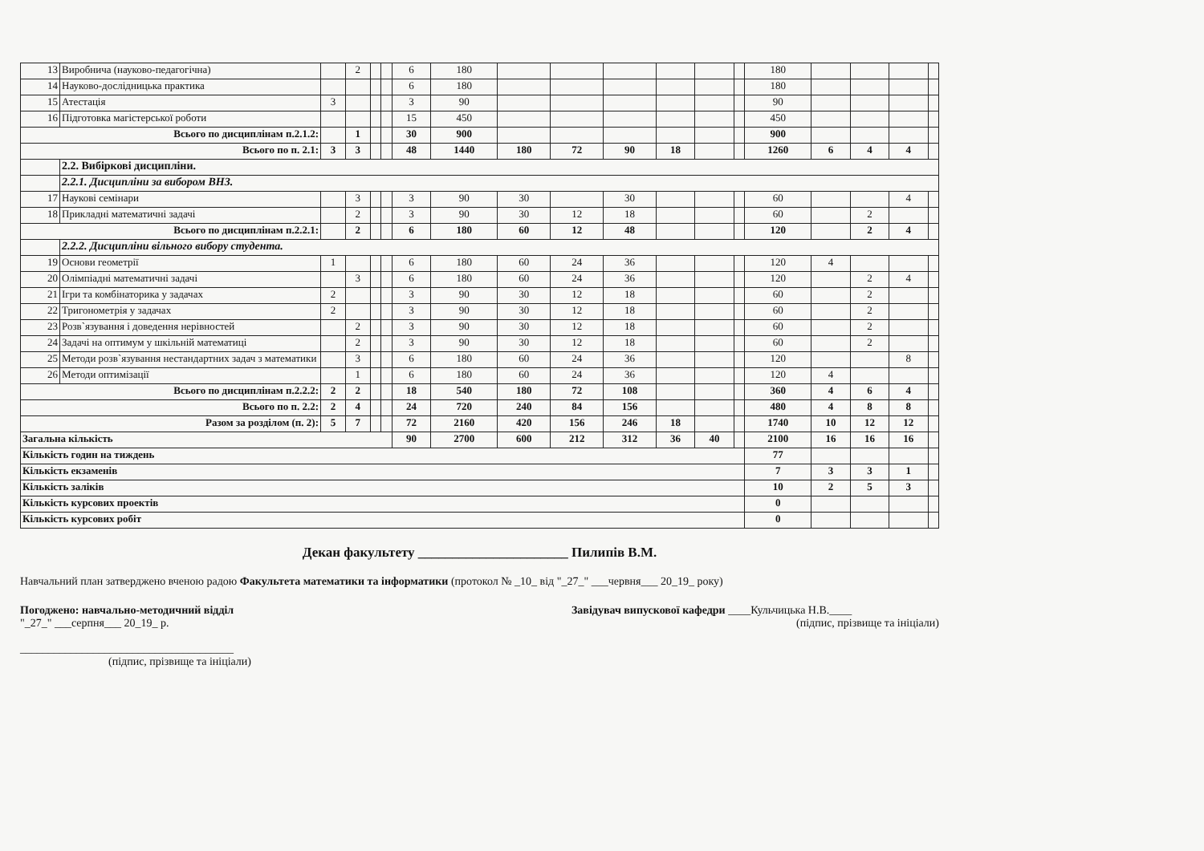| 13 | Виробнича (науково-педагогічна) | | 2 | | | 6 | 180 | | | | | | | 180 | | | | |
| 14 | Науково-дослідницька практика | | | | | 6 | 180 | | | | | | | 180 | | | | |
| 15 | Атестація | 3 | | | | 3 | 90 | | | | | | | 90 | | | | |
| 16 | Підготовка магістерської роботи | | | | | 15 | 450 | | | | | | | 450 | | | | |
| Всього по дисциплінам п.2.1.2: | | | 1 | | | 30 | 900 | | | | | | | 900 | | | | |
| Всього по п. 2.1: | | 3 | 3 | | | 48 | 1440 | 180 | 72 | 90 | 18 | | | 1260 | 6 | 4 | 4 | |
| | 2.2. Вибіркові дисципліни. | | | | | | | | | | | | | | | | | |
| | 2.2.1. Дисципліни за вибором ВНЗ. | | | | | | | | | | | | | | | | | |
| 17 | Наукові семінари | | 3 | | | 3 | 90 | 30 | | 30 | | | | 60 | | | 4 | |
| 18 | Прикладні математичні задачі | | 2 | | | 3 | 90 | 30 | 12 | 18 | | | | 60 | | 2 | | |
| Всього по дисциплінам п.2.2.1: | | | 2 | | | 6 | 180 | 60 | 12 | 48 | | | | 120 | | 2 | 4 | |
| | 2.2.2. Дисципліни вільного вибору студента. | | | | | | | | | | | | | | | | | |
| 19 | Основи геометрії | 1 | | | | 6 | 180 | 60 | 24 | 36 | | | | 120 | 4 | | | |
| 20 | Олімпіадні математичні задачі | | 3 | | | 6 | 180 | 60 | 24 | 36 | | | | 120 | | 2 | 4 | |
| 21 | Ігри та комбінаторика у задачах | 2 | | | | 3 | 90 | 30 | 12 | 18 | | | | 60 | | 2 | | |
| 22 | Тригонометрія у задачах | 2 | | | | 3 | 90 | 30 | 12 | 18 | | | | 60 | | 2 | | |
| 23 | Розв`язування і доведення нерівностей | | 2 | | | 3 | 90 | 30 | 12 | 18 | | | | 60 | | 2 | | |
| 24 | Задачі на оптимум у шкільній математиці | | 2 | | | 3 | 90 | 30 | 12 | 18 | | | | 60 | | 2 | | |
| 25 | Методи розв`язування нестандартних задач з математики | | 3 | | | 6 | 180 | 60 | 24 | 36 | | | | 120 | | | 8 | |
| 26 | Методи оптимізації | | 1 | | | 6 | 180 | 60 | 24 | 36 | | | | 120 | 4 | | | |
| Всього по дисциплінам п.2.2.2: | | 2 | 2 | | | 18 | 540 | 180 | 72 | 108 | | | | 360 | 4 | 6 | 4 | |
| Всього по п. 2.2: | | 2 | 4 | | | 24 | 720 | 240 | 84 | 156 | | | | 480 | 4 | 8 | 8 | |
| Разом за розділом (п. 2): | | 5 | 7 | | | 72 | 2160 | 420 | 156 | 246 | 18 | | | 1740 | 10 | 12 | 12 | |
| Загальна кількість | | | | | | 90 | 2700 | 600 | 212 | 312 | 36 | 40 | | 2100 | 16 | 16 | 16 | |
| Кількість годин на тиждень | | | | | | | | | | | | | | 77 | | | | |
| Кількість екзаменів | | | | | | | | | | | | | | 7 | 3 | 3 | 1 | |
| Кількість заліків | | | | | | | | | | | | | | 10 | 2 | 5 | 3 | |
| Кількість курсових проектів | | | | | | | | | | | | | | 0 | | | | |
| Кількість курсових робіт | | | | | | | | | | | | | | 0 | | | | |
Декан факультету ______________________ Пилипів В.М.
Навчальний план затверджено вченою радою Факультета математики та інформатики (протокол № _10_ від "_27_" ___червня___ 20_19_ року)
Погоджено: навчально-методичний відділ
"_27_" ___серпня___ 20_19_ р.
______________________________________
(підпис, прізвище та ініціали)
Завідувач випускової кафедри ____Кульчицька Н.В.____
(підпис, прізвище та ініціали)